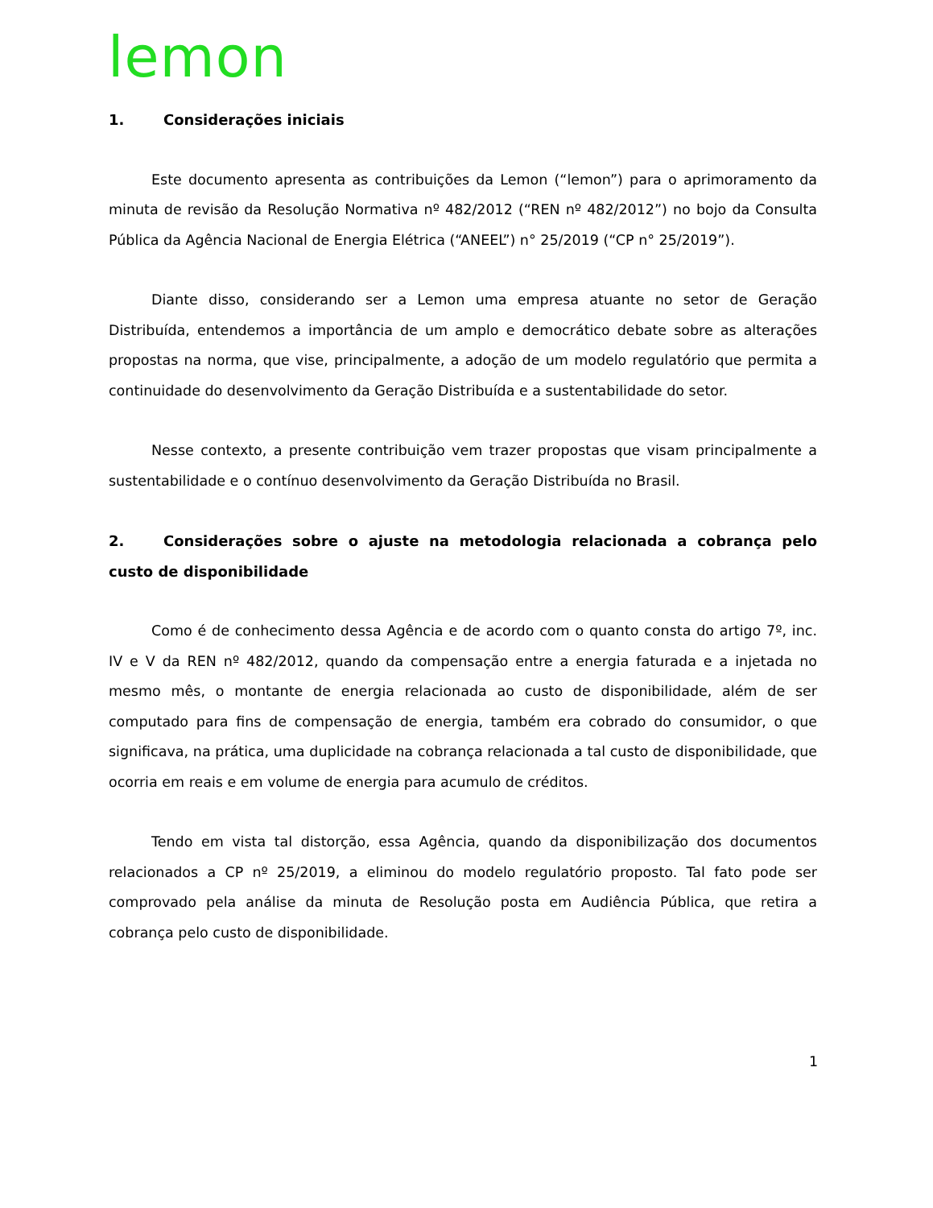lemon
1. Considerações iniciais
Este documento apresenta as contribuições da Lemon (“lemon”) para o aprimoramento da minuta de revisão da Resolução Normativa nº 482/2012 (“REN nº 482/2012”) no bojo da Consulta Pública da Agência Nacional de Energia Elétrica (“ANEEL”) n° 25/2019 (“CP n° 25/2019”).
Diante disso, considerando ser a Lemon uma empresa atuante no setor de Geração Distribuída, entendemos a importância de um amplo e democrático debate sobre as alterações propostas na norma, que vise, principalmente, a adoção de um modelo regulatório que permita a continuidade do desenvolvimento da Geração Distribuída e a sustentabilidade do setor.
Nesse contexto, a presente contribuição vem trazer propostas que visam principalmente a sustentabilidade e o contínuo desenvolvimento da Geração Distribuída no Brasil.
2. Considerações sobre o ajuste na metodologia relacionada a cobrança pelo custo de disponibilidade
Como é de conhecimento dessa Agência e de acordo com o quanto consta do artigo 7º, inc. IV e V da REN nº 482/2012, quando da compensação entre a energia faturada e a injetada no mesmo mês, o montante de energia relacionada ao custo de disponibilidade, além de ser computado para fins de compensação de energia, também era cobrado do consumidor, o que significava, na prática, uma duplicidade na cobrança relacionada a tal custo de disponibilidade, que ocorria em reais e em volume de energia para acumulo de créditos.
Tendo em vista tal distorção, essa Agência, quando da disponibilização dos documentos relacionados a CP nº 25/2019, a eliminou do modelo regulatório proposto. Tal fato pode ser comprovado pela análise da minuta de Resolução posta em Audiência Pública, que retira a cobrança pelo custo de disponibilidade.
1